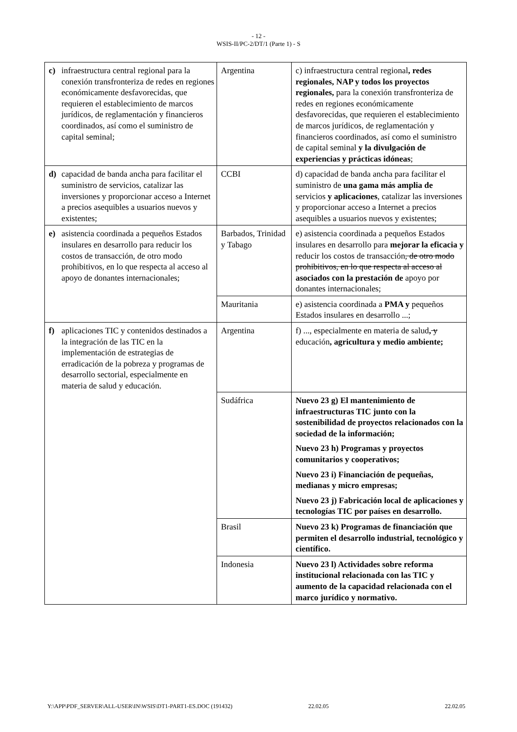- 12 -
WSIS-II/PC-2/DT/1 (Parte 1) - S
| c) infraestructura central regional para la conexión transfronteriza de redes en regiones económicamente desfavorecidas, que requieren el establecimiento de marcos jurídicos, de reglamentación y financieros coordinados, así como el suministro de capital seminal; | Argentina | c) infraestructura central regional , redes regionales, NAP y todos los proyectos regionales, para la conexión transfronteriza de redes en regiones económicamente desfavorecidas, que requieren el establecimiento de marcos jurídicos, de reglamentación y financieros coordinados, así como el suministro de capital seminal y la divulgación de experiencias y prácticas idóneas ; |
| d) capacidad de banda ancha para facilitar el suministro de servicios, catalizar las inversiones y proporcionar acceso a Internet a precios asequibles a usuarios nuevos y existentes; | CCBI | d) capacidad de banda ancha para facilitar el suministro de una gama más amplia de servicios y aplicaciones , catalizar las inversiones y proporcionar acceso a Internet a precios asequibles a usuarios nuevos y existentes; |
| e) asistencia coordinada a pequeños Estados insulares en desarrollo para reducir los costos de transacción, de otro modo prohibitivos, en lo que respecta al acceso al apoyo de donantes internacionales; | Barbados, Trinidad y Tabago | e) asistencia coordinada a pequeños Estados insulares en desarrollo para mejorar la eficacia y reducir los costos de transacción , de otro modo prohibitivos, en lo que respecta al acceso al asociados con la prestación de apoyo por donantes internacionales; |
| | Mauritania | e) asistencia coordinada a PMA y pequeños Estados insulares en desarrollo ...; |
| f) aplicaciones TIC y contenidos destinados a la integración de las TIC en la implementación de estrategias de erradicación de la pobreza y programas de desarrollo sectorial, especialmente en materia de salud y educación. | Argentina | f) ..., especialmente en materia de salud , y educación , agricultura y medio ambiente; |
| | Sudáfrica | Nuevo 23 g) El mantenimiento de infraestructuras TIC junto con la sostenibilidad de proyectos relacionados con la sociedad de la información; Nuevo 23 h) Programas y proyectos comunitarios y cooperativos; Nuevo 23 i) Financiación de pequeñas, medianas y micro empresas; Nuevo 23 j) Fabricación local de aplicaciones y tecnologías TIC por países en desarrollo. |
| | Brasil | Nuevo 23 k) Programas de financiación que permiten el desarrollo industrial, tecnológico y científico. |
| | Indonesia | Nuevo 23 l) Actividades sobre reforma institucional relacionada con las TIC y aumento de la capacidad relacionada con el marco jurídico y normativo. |
Y:\APP\PDF_SERVER\ALL-USER\IN\WSIS\DT1-PART1-ES.DOC (191432) 22.02.05 22.02.05